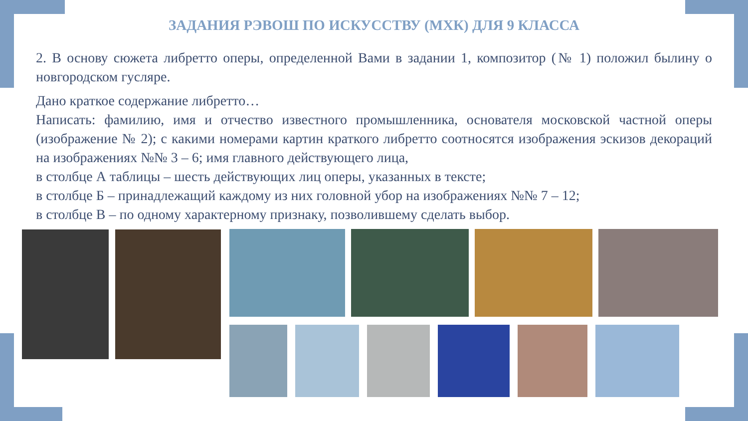ЗАДАНИЯ РЭВОШ ПО ИСКУССТВУ (МХК) ДЛЯ 9 КЛАССА
2. В основу сюжета либретто оперы, определенной Вами в задании 1, композитор (№ 1) положил былину о новгородском гусляре.
Дано краткое содержание либретто…
Написать: фамилию, имя и отчество известного промышленника, основателя московской частной оперы (изображение № 2); с какими номерами картин краткого либретто соотносятся изображения эскизов декораций на изображениях №№ 3 – 6; имя главного действующего лица,
в столбце А таблицы – шесть действующих лиц оперы, указанных в тексте;
в столбце Б – принадлежащий каждому из них головной убор на изображениях №№ 7 – 12;
в столбце В – по одному характерному признаку, позволившему сделать выбор.